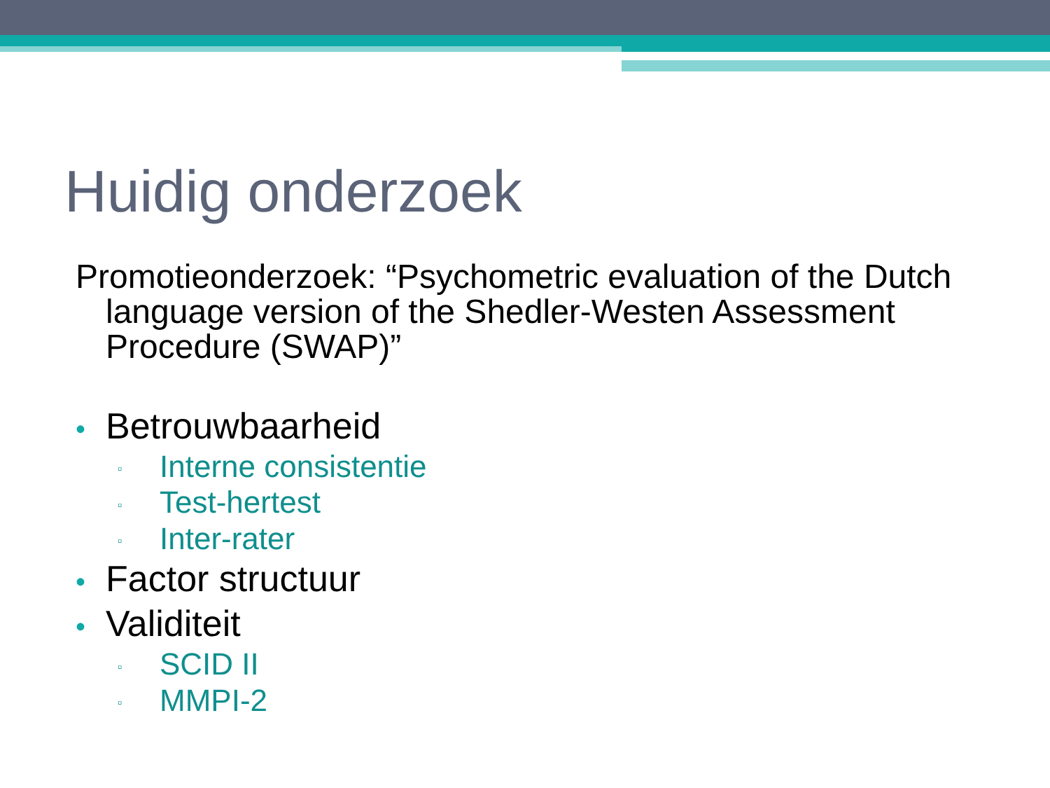Huidig onderzoek
Promotieonderzoek: “Psychometric evaluation of the Dutch language version of the Shedler-Westen Assessment Procedure (SWAP)”
• Betrouwbaarheid
▫ Interne consistentie
▫ Test-hertest
▫ Inter-rater
• Factor structuur
• Validiteit
▫ SCID II
▫ MMPI-2